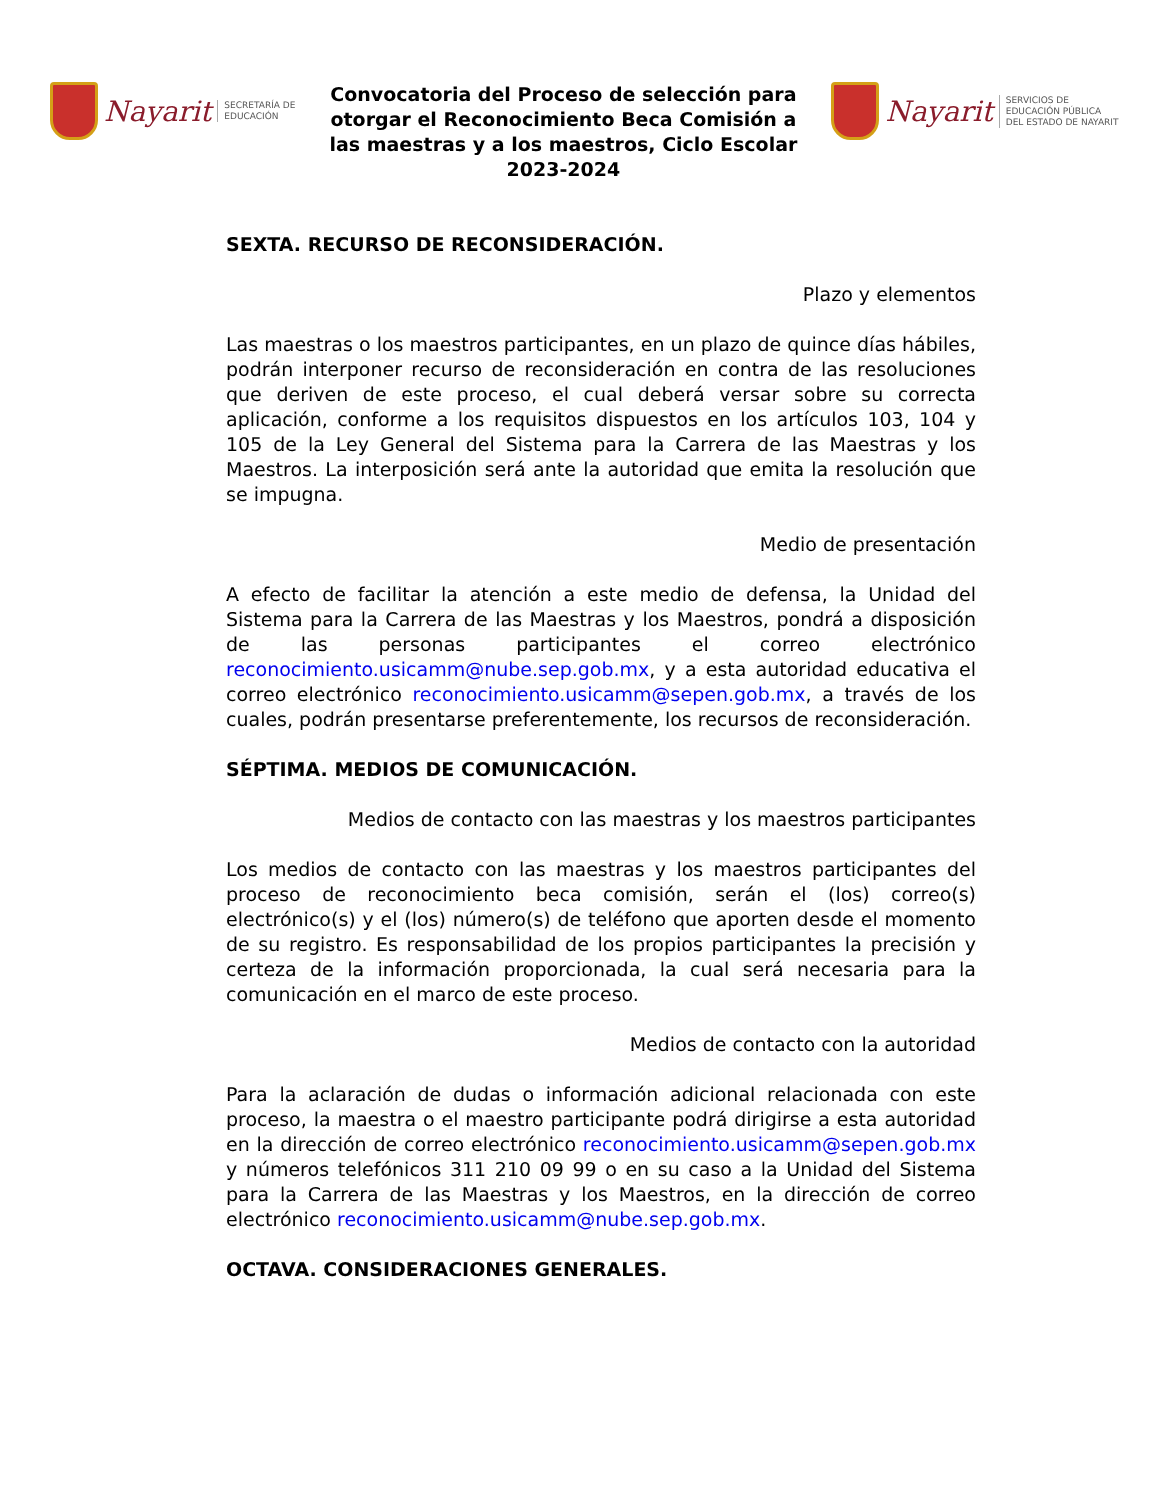Nayarit SECRETARÍA DE
EDUCACIÓN
Convocatoria del Proceso de selección para otorgar el Reconocimiento Beca Comisión a las maestras y a los maestros, Ciclo Escolar 2023-2024
Nayarit SERVICIOS DE
EDUCACIÓN PÚBLICA
DEL ESTADO DE NAYARIT
SEXTA. RECURSO DE RECONSIDERACIÓN.
Plazo y elementos
Las maestras o los maestros participantes, en un plazo de quince días hábiles, podrán interponer recurso de reconsideración en contra de las resoluciones que deriven de este proceso, el cual deberá versar sobre su correcta aplicación, conforme a los requisitos dispuestos en los artículos 103, 104 y 105 de la Ley General del Sistema para la Carrera de las Maestras y los Maestros. La interposición será ante la autoridad que emita la resolución que se impugna.
Medio de presentación
A efecto de facilitar la atención a este medio de defensa, la Unidad del Sistema para la Carrera de las Maestras y los Maestros, pondrá a disposición de las personas participantes el correo electrónico reconocimiento.usicamm@nube.sep.gob.mx, y a esta autoridad educativa el correo electrónico reconocimiento.usicamm@sepen.gob.mx, a través de los cuales, podrán presentarse preferentemente, los recursos de reconsideración.
SÉPTIMA. MEDIOS DE COMUNICACIÓN.
Medios de contacto con las maestras y los maestros participantes
Los medios de contacto con las maestras y los maestros participantes del proceso de reconocimiento beca comisión, serán el (los) correo(s) electrónico(s) y el (los) número(s) de teléfono que aporten desde el momento de su registro. Es responsabilidad de los propios participantes la precisión y certeza de la información proporcionada, la cual será necesaria para la comunicación en el marco de este proceso.
Medios de contacto con la autoridad
Para la aclaración de dudas o información adicional relacionada con este proceso, la maestra o el maestro participante podrá dirigirse a esta autoridad en la dirección de correo electrónico reconocimiento.usicamm@sepen.gob.mx y números telefónicos 311 210 09 99 o en su caso a la Unidad del Sistema para la Carrera de las Maestras y los Maestros, en la dirección de correo electrónico reconocimiento.usicamm@nube.sep.gob.mx.
OCTAVA. CONSIDERACIONES GENERALES.